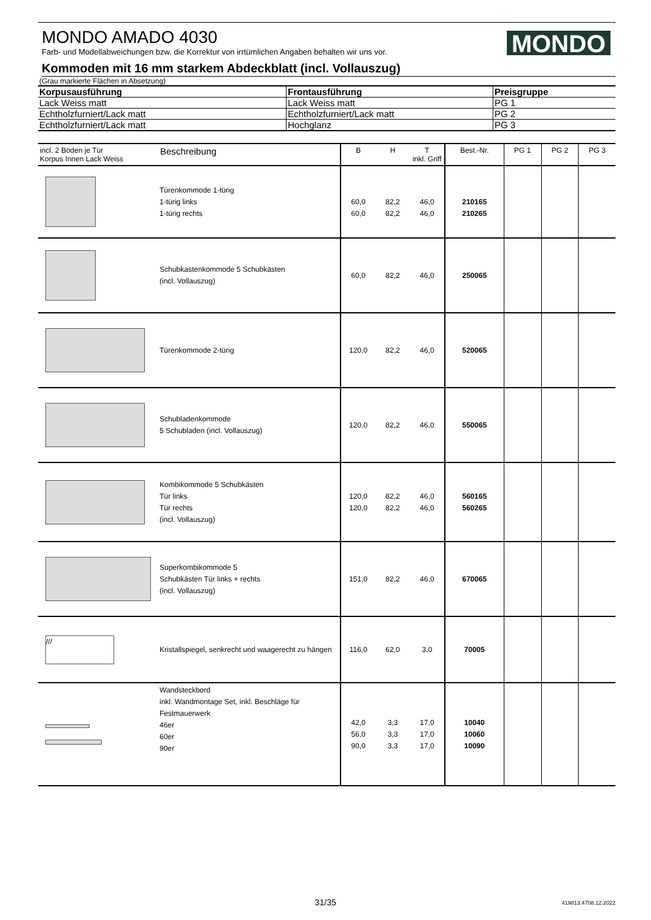MONDO AMADO 4030
Farb- und Modellabweichungen bzw. die Korrektur von irrtümlichen Angaben behalten wir uns vor.
MONDO
Kommoden mit 16 mm starkem Abdeckblatt (incl. Vollauszug)
(Grau markierte Flächen in Absetzung)
| Korpusausführung | Frontausführung | Preisgruppe |
| --- | --- | --- |
| Lack Weiss matt | Lack Weiss matt | PG 1 |
| Echtholzfurniert/Lack matt | Echtholzfurniert/Lack matt | PG 2 |
| Echtholzfurniert/Lack matt | Hochglanz | PG 3 |
| incl. 2 Böden je Tür Korpus Innen Lack Weiss | Beschreibung | B | H | T inkl. Griff | Best.-Nr. | PG 1 | PG 2 | PG 3 |
| --- | --- | --- | --- | --- | --- | --- | --- | --- |
| | Türenkommode 1-türig 1-türig links 1-türig rechts | 60,0 60,0 | 82,2 82,2 | 46,0 46,0 | 210165 210265 | | | |
| | Schubkastenkommode 5 Schubkästen (incl. Vollauszug) | 60,0 | 82,2 | 46,0 | 250065 | | | |
| | Türenkommode 2-türig | 120,0 | 82,2 | 46,0 | 520065 | | | |
| | Schubladenkommode 5 Schubladen (incl. Vollauszug) | 120,0 | 82,2 | 46,0 | 550065 | | | |
| | Kombikommode 5 Schubkästen Tür links Tür rechts (incl. Vollauszug) | 120,0 120,0 | 82,2 82,2 | 46,0 46,0 | 560165 560265 | | | |
| | Superkombikommode 5 Schubkästen Tür links + rechts (incl. Vollauszug) | 151,0 | 82,2 | 46,0 | 670065 | | | |
| /// | Kristallspiegel, senkrecht und waagerecht zu hängen | 116,0 | 62,0 | 3,0 | 70005 | | | |
| | Wandsteckbord inkl. Wandmontage Set, inkl. Beschläge für Festmauerwerk 46er 60er 90er | 42,0 56,0 90,0 | 3,3 3,3 3,3 | 17,0 17,0 17,0 | 10040 10060 10090 | | | |
31/35 419813:4708.12.2022